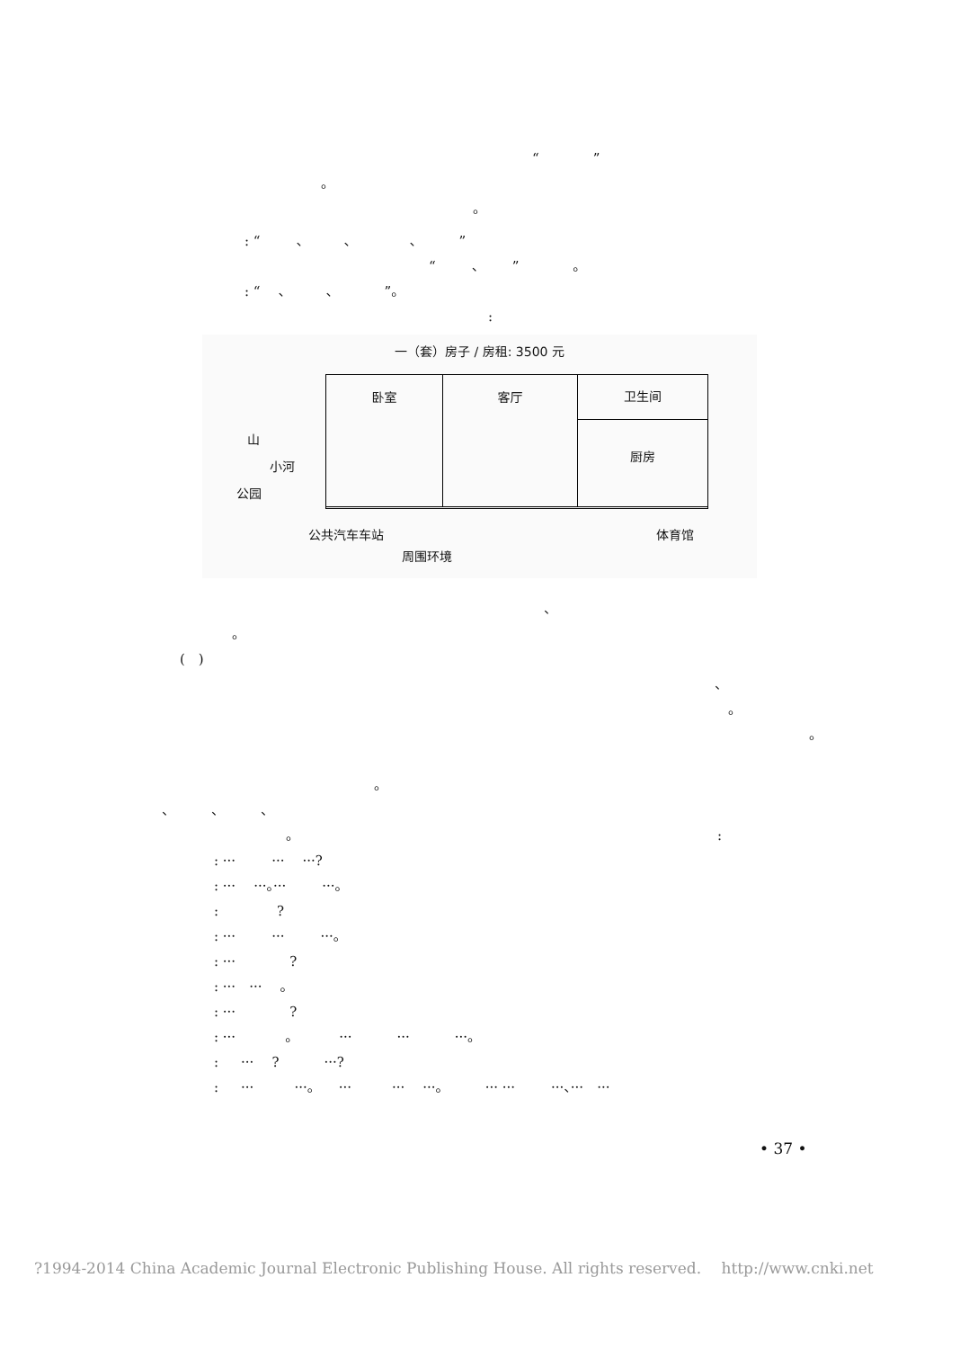“”
。
。
: “、 、 、”
“、” 。
: “、 、”。
:
一（套）房子 / 房租: 3500 元
山
小河
公园
卧室 客厅
卫生间
厨房
公共汽车车站 体育馆
周围环境
、
。
(　)
、
。
。
。
、 、 、
。:
: ··· ··· ···?
: ··· ···。··· ···。
:?
: ··· ··· ···。
: ···?
: ··· ··· 。
: ···?
: ··· 。 ··· ··· ···。
: ···? ···?
: ··· ···。 ··· ··· ···。 ··· ··· ···、··· ···
• 37 •
?1994-2014 China Academic Journal Electronic Publishing House. All rights reserved.　 http://www.cnki.net